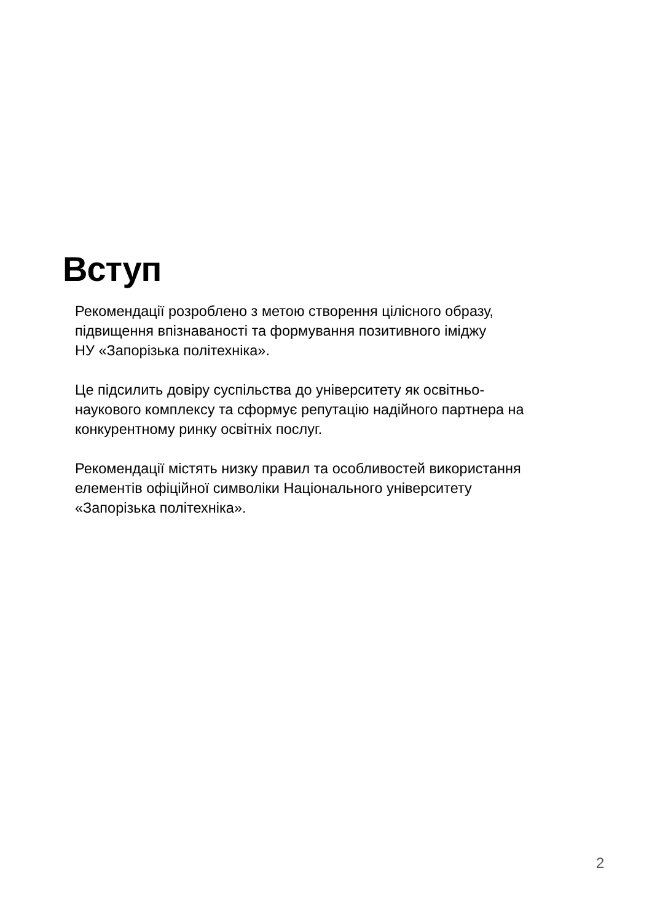Вступ
Рекомендації розроблено з метою створення цілісного образу,
підвищення впізнаваності та формування позитивного іміджу
НУ «Запорізька політехніка».
Це підсилить довіру суспільства до університету як освітньо-
наукового комплексу та сформує репутацію надійного партнера на
конкурентному ринку освітніх послуг.
Рекомендації містять низку правил та особливостей використання
елементів офіційної символіки Національного університету
«Запорізька політехніка».
2